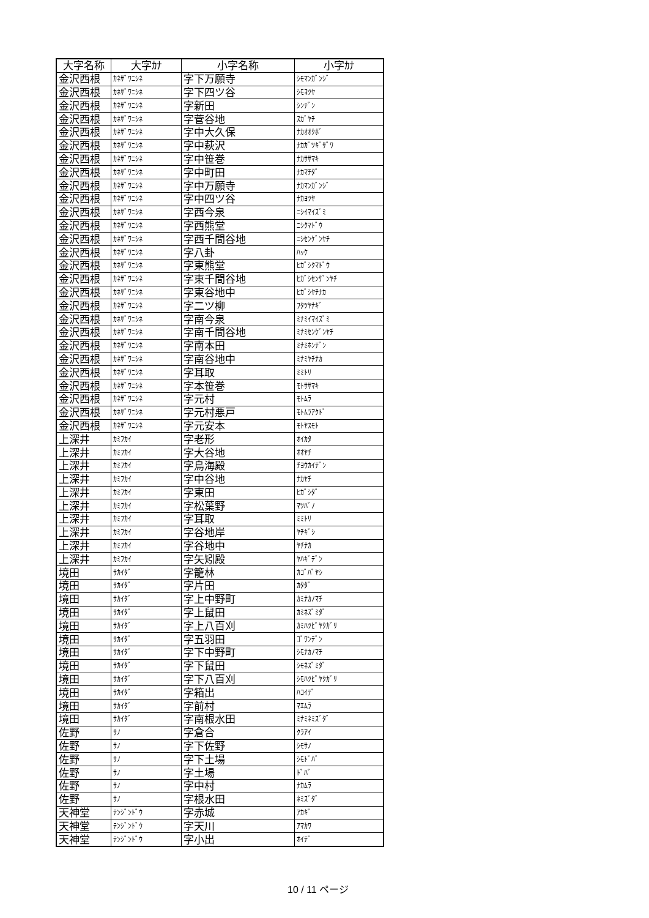| 大字名称 | 大字ｶﾅ | 小字名称 | 小字ｶﾅ |
| --- | --- | --- | --- |
| 金沢西根 | ｶﾈｻﾞﾜﾆｼﾈ | 字下万願寺 | ｼﾓﾏﾝｶﾞﾝｼﾞ |
| 金沢西根 | ｶﾈｻﾞﾜﾆｼﾈ | 字下四ツ谷 | ｼﾓﾖﾂﾔ |
| 金沢西根 | ｶﾈｻﾞﾜﾆｼﾈ | 字新田 | ｼﾝﾃﾞﾝ |
| 金沢西根 | ｶﾈｻﾞﾜﾆｼﾈ | 字菅谷地 | ｽｶﾞﾔﾁ |
| 金沢西根 | ｶﾈｻﾞﾜﾆｼﾈ | 字中大久保 | ﾅｶｵｵｸﾎﾞ |
| 金沢西根 | ｶﾈｻﾞﾜﾆｼﾈ | 字中萩沢 | ﾅｶｶﾞﾂｷﾞｻﾞﾜ |
| 金沢西根 | ｶﾈｻﾞﾜﾆｼﾈ | 字中笹巻 | ﾅｶｻｻﾏｷ |
| 金沢西根 | ｶﾈｻﾞﾜﾆｼﾈ | 字中町田 | ﾅｶﾏﾁﾀﾞ |
| 金沢西根 | ｶﾈｻﾞﾜﾆｼﾈ | 字中万願寺 | ﾅｶﾏﾝｶﾞﾝｼﾞ |
| 金沢西根 | ｶﾈｻﾞﾜﾆｼﾈ | 字中四ツ谷 | ﾅｶﾖﾂﾔ |
| 金沢西根 | ｶﾈｻﾞﾜﾆｼﾈ | 字西今泉 | ﾆｼｲﾏｲｽﾞﾐ |
| 金沢西根 | ｶﾈｻﾞﾜﾆｼﾈ | 字西熊堂 | ﾆｼｸﾏﾄﾞｳ |
| 金沢西根 | ｶﾈｻﾞﾜﾆｼﾈ | 字西千間谷地 | ﾆｼｾﾝｹﾞﾝﾔﾁ |
| 金沢西根 | ｶﾈｻﾞﾜﾆｼﾈ | 字八卦 | ﾊｯｹ |
| 金沢西根 | ｶﾈｻﾞﾜﾆｼﾈ | 字東熊堂 | ﾋｶﾞｼｸﾏﾄﾞｳ |
| 金沢西根 | ｶﾈｻﾞﾜﾆｼﾈ | 字東千間谷地 | ﾋｶﾞｼｾﾝｹﾞﾝﾔﾁ |
| 金沢西根 | ｶﾈｻﾞﾜﾆｼﾈ | 字東谷地中 | ﾋｶﾞｼﾔﾁﾅｶ |
| 金沢西根 | ｶﾈｻﾞﾜﾆｼﾈ | 字二ツ柳 | ﾌﾀﾂﾔﾅｷﾞ |
| 金沢西根 | ｶﾈｻﾞﾜﾆｼﾈ | 字南今泉 | ﾐﾅﾐｲﾏｲｽﾞﾐ |
| 金沢西根 | ｶﾈｻﾞﾜﾆｼﾈ | 字南千間谷地 | ﾐﾅﾐｾﾝｹﾞﾝﾔﾁ |
| 金沢西根 | ｶﾈｻﾞﾜﾆｼﾈ | 字南本田 | ﾐﾅﾐﾎﾝﾃﾞﾝ |
| 金沢西根 | ｶﾈｻﾞﾜﾆｼﾈ | 字南谷地中 | ﾐﾅﾐﾔﾁﾅｶ |
| 金沢西根 | ｶﾈｻﾞﾜﾆｼﾈ | 字耳取 | ﾐﾐﾄﾘ |
| 金沢西根 | ｶﾈｻﾞﾜﾆｼﾈ | 字本笹巻 | ﾓﾄｻｻﾏｷ |
| 金沢西根 | ｶﾈｻﾞﾜﾆｼﾈ | 字元村 | ﾓﾄﾑﾗ |
| 金沢西根 | ｶﾈｻﾞﾜﾆｼﾈ | 字元村悪戸 | ﾓﾄﾑﾗｱｸﾄﾞ |
| 金沢西根 | ｶﾈｻﾞﾜﾆｼﾈ | 字元安本 | ﾓﾄﾔｽﾓﾄ |
| 上深井 | ｶﾐﾌｶｲ | 字老形 | ｵｲｶﾀ |
| 上深井 | ｶﾐﾌｶｲ | 字大谷地 | ｵｵﾔﾁ |
| 上深井 | ｶﾐﾌｶｲ | 字鳥海殿 | ﾁﾖｳｶｲﾃﾞﾝ |
| 上深井 | ｶﾐﾌｶｲ | 字中谷地 | ﾅｶﾔﾁ |
| 上深井 | ｶﾐﾌｶｲ | 字東田 | ﾋｶﾞｼﾀﾞ |
| 上深井 | ｶﾐﾌｶｲ | 字松葉野 | ﾏﾂﾊﾞﾉ |
| 上深井 | ｶﾐﾌｶｲ | 字耳取 | ﾐﾐﾄﾘ |
| 上深井 | ｶﾐﾌｶｲ | 字谷地岸 | ﾔﾁｷﾞｼ |
| 上深井 | ｶﾐﾌｶｲ | 字谷地中 | ﾔﾁﾅｶ |
| 上深井 | ｶﾐﾌｶｲ | 字矢矧殿 | ﾔﾊｷﾞﾃﾞﾝ |
| 境田 | ｻｶｲﾀﾞ | 字籠林 | ｶｺﾞﾊﾞﾔｼ |
| 境田 | ｻｶｲﾀﾞ | 字片田 | ｶﾀﾀﾞ |
| 境田 | ｻｶｲﾀﾞ | 字上中野町 | ｶﾐﾅｶﾉﾏﾁ |
| 境田 | ｻｶｲﾀﾞ | 字上鼠田 | ｶﾐﾈｽﾞﾐﾀﾞ |
| 境田 | ｻｶｲﾀﾞ | 字上八百刈 | ｶﾐﾊﾂﾋﾟﾔｸｶﾞﾘ |
| 境田 | ｻｶｲﾀﾞ | 字五羽田 | ｺﾞﾜﾝﾃﾞﾝ |
| 境田 | ｻｶｲﾀﾞ | 字下中野町 | ｼﾓﾅｶﾉﾏﾁ |
| 境田 | ｻｶｲﾀﾞ | 字下鼠田 | ｼﾓﾈｽﾞﾐﾀﾞ |
| 境田 | ｻｶｲﾀﾞ | 字下八百刈 | ｼﾓﾊﾂﾋﾟﾔｸｶﾞﾘ |
| 境田 | ｻｶｲﾀﾞ | 字箱出 | ﾊｺｲﾃﾞ |
| 境田 | ｻｶｲﾀﾞ | 字前村 | ﾏｴﾑﾗ |
| 境田 | ｻｶｲﾀﾞ | 字南根水田 | ﾐﾅﾐﾈﾐｽﾞﾀﾞ |
| 佐野 | ｻﾉ | 字倉合 | ｸﾗｱｲ |
| 佐野 | ｻﾉ | 字下佐野 | ｼﾓｻﾉ |
| 佐野 | ｻﾉ | 字下土場 | ｼﾓﾄﾞﾊﾞ |
| 佐野 | ｻﾉ | 字土場 | ﾄﾞﾊﾞ |
| 佐野 | ｻﾉ | 字中村 | ﾅｶﾑﾗ |
| 佐野 | ｻﾉ | 字根水田 | ﾈﾐｽﾞﾀﾞ |
| 天神堂 | ﾃﾝｼﾞﾝﾄﾞｳ | 字赤城 | ｱｶｷﾞ |
| 天神堂 | ﾃﾝｼﾞﾝﾄﾞｳ | 字天川 | ｱﾏｶﾜ |
| 天神堂 | ﾃﾝｼﾞﾝﾄﾞｳ | 字小出 | ｵｲﾃﾞ |
10 / 11 ページ